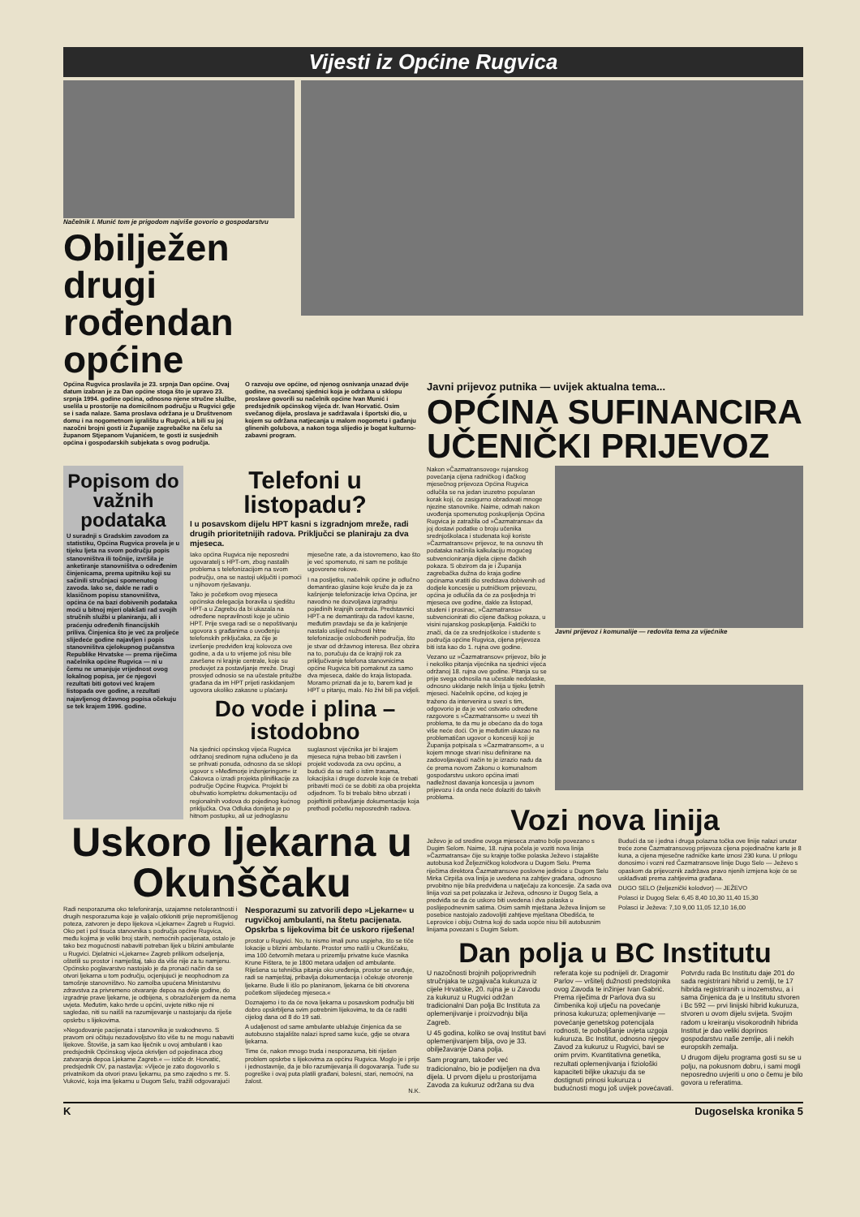Vijesti iz Općine Rugvica
Načelnik I. Munić tom je prigodom najviše govorio o gospodarstvu
Obilježen drugi rođendan općine
Općina Rugvica proslavila je 23. srpnja Dan općine. Ovaj datum izabran je za Dan općine stoga što je upravo 23. srpnja 1994. godine općina, odnosno njene stručne službe, uselila u prostorije na domicilnom području u Rugvici gdje se i sada nalaze. Sama proslava održana je u Društvenom domu i na nogometnom igralištu u Rugvici, a bili su joj nazočni brojni gosti iz Županije zagrebačke na čelu sa županom Stjepanom Vujanićem, te gosti iz susjednih općina i gospodarskih subjekata s ovog područja.
O razvoju ove općine, od njenog osnivanja unazad dvije godine, na svečanoj sjednici koja je održana u sklopu proslave govorili su načelnik općine Ivan Munić i predsjednik općinskog vijeća dr. Ivan Horvatić. Osim svečanog dijela, proslava je sadržavala i športski dio, u kojem su održana natjecanja u malom nogometu i gađanju glinenih golubova, a nakon toga slijedio je bogat kulturno-zabavni program.
Javni prijevoz putnika — uvijek aktualna tema...
OPĆINA SUFINANCIRA UČENIČKI PRIJEVOZ
Popisom do važnih podataka
U suradnji s Gradskim zavodom za statistiku, Općina Rugvica provela je u tijeku ljeta na svom području popis stanovništva ili točnije, izvršila je anketiranje stanovništva o određenim činjenicama, prema upitniku koji su sačinili stručnjaci spomenutog zavoda. Iako se, dakle ne radi o klasičnom popisu stanovništva, općina će na bazi dobivenih podataka moći u bitnoj mjeri olakšati rad svojih stručnih službi u planiranju, ali i praćenju određenih financijskih priliva. Činjenica što je već za proljeće slijedeće godine najavljen i popis stanovništva cjelokupnog pučanstva Republike Hrvatske — prema riječima načelnika općine Rugvica — ni u čemu ne umanjuje vrijednost ovog lokalnog popisa, jer će njegovi rezultati biti gotovi već krajem listopada ove godine, a rezultati najavljenog državnog popisa očekuju se tek krajem 1996. godine.
Telefoni u listopadu?
I u posavskom dijelu HPT kasni s izgradnjom mreže, radi drugih prioritetnijih radova. Priključci se planiraju za dva mjeseca.
Iako općina Rugvica nije neposredni ugovaratelj s HPT-om, zbog nastalih problema s telefonizacijom na svom području, ona se nastoji uključiti i pomoći u njihovom rješavanju.
Tako je početkom ovog mjeseca općinska delegacija boravila u sjedištu HPT-a u Zagrebu da bi ukazala na određene nepravilnosti koje je učinio HPT. Prije svega radi se o nepoštivanju ugovora s građanima o uvođenju telefonskih priključaka, za čije je izvršenje predviđen kraj kolovoza ove godine, a da u to vrijeme još nisu bile završene ni krajnje centrale, koje su preduvjet za postavljanje mreže. Drugi prosvjed odnosio se na učestale pritužbe građana da im HPT prijeti raskidanjem ugovora ukoliko zakasne u plaćanju mjesečne rate, a da istovremeno, kao što je već spomenuto, ni sam ne poštuje ugovorene rokove.
I na posljetku, načelnik općine je odlučno demantirao glasine koje kruže da je za kašnjenje telefonizacije kriva Općina, jer navodno ne dozvoljava izgradnju pojedinih krajnjih centrala. Predstavnici HPT-a ne demantiraju da radovi kasne, međutim pravdaju se da je kašnjenje nastalo uslijed nužnosti hitne telefonizacije oslobođenih područja, što je stvar od državnog interesa. Bez obzira na to, poručuju da će krajnji rok za priključivanje telefona stanovnicima općine Rugvica biti pomaknut za samo dva mjeseca, dakle do kraja listopada. Moramo priznati da je to, barem kad je HPT u pitanju, malo. No živi bili pa vidjeli.
Do vode i plina – istodobno
Na sjednici općinskog vijeća Rugvica održanoj sredinom rujna odlučeno je da se prihvati ponuda, odnosno da se sklopi ugovor s »Međimorje inženjeringom« iz Čakovca o izradi projekta plinifikacije za područje Općine Rugvica. Projekt bi obuhvatio kompletnu dokumentaciju od regionalnih vodova do pojedinog kućnog priključka. Ova Odluka donijeta je po hitnom postupku, ali uz jednoglasnu suglasnost vijećnika jer bi krajem mjeseca rujna trebao biti završen i projekt vodovoda za ovu općinu, a budući da se radi o istim trasama, lokacijska i druge dozvole koje će trebati pribaviti moći će se dobiti za oba projekta odjednom. To bi trebalo bitno ubrzati i pojeftiniti pribavljanje dokumentacije koja prethodi početku neposrednih radova.
Uskoro ljekarna u Okunščaku
Radi nesporazuma oko telefoniranja, uzajamne netolerantnosti i drugih nesporazuma koje je valjalo otkloniti prije nepromišljenog poteza, zatvoren je depo lijekova »Ljekarne« Zagreb u Rugvici. Oko pet i pol tisuća stanovnika s područja općine Rugvica, među kojima je veliki broj starih, nemoćnih pacijenata, ostalo je tako bez mogućnosti nabaviti potreban lijek u blizini ambulante u Rugvici. Djelatnici »Ljekarne« Zagreb prilikom odseljenja, oštetili su prostor i namještaj, tako da više nije za tu namjenu. Općinsko poglavarstvo nastojalo je da pronaći način da se otvori ljekarna u tom području, ocjenjujući je neophodnom za tamošnje stanovništvo. No zamolba upućena Ministarstvu zdravstva za privremeno otvaranje depoa na dvije godine, do izgradnje prave ljekarne, je odbijena, s obrazloženjem da nema uvjeta. Međutim, kako tvrde u općini, uvjete nitko nije ni sagledao, niti su naišli na razumijevanje u nastojanju da riješe opskrbu s lijekovima.
»Negodovanje pacijenata i stanovnika je svakodnevno. S pravom oni očituju nezadovoljstvo što više tu ne mogu nabaviti lijekove. Štoviše, ja sam kao liječnik u ovoj ambulanti i kao predsjednik Općinskog vijeća okrivljen od pojedinaca zbog zatvaranja depoa Ljekarne Zagreb.« — ističe dr. Horvatić, predsjednik OV, pa nastavlja: »Vijeće je zato dogovorilo s privatnikom da otvori pravu ljekarnu, pa smo zajedno s mr. S. Vuković, koja ima ljekarnu u Dugom Selu, tražili odgovarajući
Nesporazumi su zatvorili depo »Ljekarne« u rugvičkoj ambulanti, na štetu pacijenata. Opskrba s lijekovima bit će uskoro riješena!
prostor u Rugvici. No, tu nismo imali puno uspjeha, što se tiče lokacije u blizini ambulante. Prostor smo našli u Okunščaku, ima 100 četvornih metara u prizemlju privatne kuće vlasnika Krune Fištera, te je 1800 metara udaljen od ambulante. Riješena su tehnička pitanja oko uređenja, prostor se uređuje, radi se namještaj, pribavlja dokumentacija i očekuje otvorenje ljekarne. Bude li išlo po planiranom, ljekarna će biti otvorena početkom slijedećeg mjeseca.«
Doznajemo i to da će nova ljekarna u posavskom području biti dobro opskrbljena svim potrebnim lijekovima, te da će raditi cijelog dana od 8 do 19 sati.
A udaljenost od same ambulante ublažuje činjenica da se autobusno stajalište nalazi ispred same kuće, gdje se otvara ljekarna.
Time će, nakon mnogo truda i nesporazuma, biti riješen problem opskrbe s lijekovima za općinu Rugvica. Moglo je i prije i jednostavnije, da je bilo razumijevanja ili dogovaranja. Tuđe su pogreške i ovaj puta platili građani, bolesni, stari, nemoćni, na žalost.
N.K.
Nakon »Čazmatransovog« rujanskog povećanja cijena radničkog i đačkog mjesečnog prijevoza Općina Rugvica odlučila se na jedan izuzetno popularan korak koji, će zasigurno obradovati mnoge njezine stanovnike. Naime, odmah nakon uvođenja spomenutog poskupljenja Općina Rugvica je zatražila od »Čazmatransa« da joj dostavi podatke o broju učenika srednjoškolaca i studenata koji koriste »Čazmatransov« prijevoz, te na osnovu tih podataka načinila kalkulaciju mogućeg subvencioniranja dijela cijene đačkih pokaza. S obzirom da je i Županija zagrebačka dužna do kraja godine općinama vratiti dio sredstava dobivenih od dodjele koncesije u putničkom prijevozu, općina je odlučila da će za posljednja tri mjeseca ove godine, dakle za listopad, studeni i prosinac, »Čazmatransu« subvencionirati dio cijene đačkog pokaza, u visini rujanskog poskupljenja. Faktički to znači, da će za srednjoškolce i studente s područja općine Rugvica, cijena prijevoza biti ista kao do 1. rujna ove godine.
Vezano uz »Čazmatransov« prijevoz, bilo je i nekoliko pitanja vijećnika na sjednici vijeća održanoj 18. rujna ove godine. Pitanja su se prije svega odnosila na učestale nedolaske, odnosno ukidanje nekih linija u tijeku ljetnih mjeseci. Načelnik općine, od kojeg je traženo da intervenira u svezi s tim, odgovorio je da je već ostvario određene razgovore s »Čazmatransom« u svezi tih problema, te da mu je obećano da do toga više neće doći. On je međutim ukazao na problematičan ugovor o koncesiji koji je Županija potpisala s »Čazmatransom«, a u kojem mnoge stvari nisu definirane na zadovoljavajući način te je izrazio nadu da će prema novom Zakonu o komunalnom gospodarstvu uskoro općina imati nadležnost davanja koncesija u javnom prijevozu i da onda neće dolaziti do takvih problema.
Javni prijevoz i komunalije — redovita tema za vijećnike
Vozi nova linija
Ježevo je od sredine ovoga mjeseca znatno bolje povezano s Dugim Selom. Naime, 18. rujna počela je voziti nova linija »Čazmatransa« čije su krajnje točke polaska Ježevo i stajalište autobusa kod Željezničkog kolodvora u Dugom Selu. Prema riječima direktora Čazmatransove poslovne jedinice u Dugom Selu Mirka Cirpiša ova linija je uvedena na zahtjev građana, odnosno prvobitno nije bila predviđena u natječaju za koncesije. Za sada ova linija vozi sa pet polazaka iz Ježeva, odnosno iz Dugog Sela, a predviđa se da će uskoro biti uvedena i dva polaska u poslijepodnevnim satima. Osim samih mještana Ježeva linijom se posebice nastojalo zadovoljiti zahtjeve mještana Obedišća, te Leprovice i obiju Ostrna koji do sada uopće nisu bili autobusnim linijama povezani s Dugim Selom.
Budući da se i jedna i druga polazna točka ove linije nalazi unutar treće zone Čazmatransovog prijevoza cijena pojedinačne karte je 8 kuna, a cijena mjesečne radničke karte iznosi 230 kuna. U prilogu donosimo i vozni red Čazmatransove linije Dugo Selo — Ježevo s opaskom da prijevoznik zadržava pravo njenih izmjena koje će se usklađivati prema zahtjevima građana.
DUGO SELO (željeznički kolodvor) — JEŽEVO
Polasci iz Dugog Sela: 6,45 8,40 10,30 11,40 15,30
Polasci iz Ježeva: 7,10 9,00 11,05 12,10 16,00
Dan polja u BC Institutu
U nazočnosti brojnih poljoprivrednih stručnjaka te uzgajivača kukuruza iz cijele Hrvatske, 20. rujna je u Zavodu za kukuruz u Rugvici održan tradicionalni Dan polja Bc Instituta za oplemenjivanje i proizvodnju bilja Zagreb.
U 45 godina, koliko se ovaj Institut bavi oplemenjivanjem bilja, ovo je 33. obilježavanje Dana polja.
Sam program, također već tradicionalno, bio je podijeljen na dva dijela. U prvom dijelu u prostorijama Zavoda za kukuruz održana su dva referata koje su podnijeli dr. Dragomir Parlov — vršitelj dužnosti predstojnika ovog Zavoda te inžinjer Ivan Gabrić. Prema riječima dr Parlova dva su čimbenika koji utječu na povećanje prinosa kukuruza; oplemenjivanje — povećanje genetskog potencijala rodnosti, te poboljšanje uvjeta uzgoja kukuruza. Bc Institut, odnosno njegov Zavod za kukuruz u Rugvici, bavi se onim prvim. Kvantitativna genetika, rezultati oplemenjivanja i fiziološki kapaciteti biljke ukazuju da se dostignuti prinosi kukuruza u budućnosti mogu još uvijek povećavati. Potvrdu rada Bc Institutu daje 201 do sada registrirani hibrid u zemlji, te 17 hibrida registriranih u inozemstvu, a i sama činjenica da je u Institutu stvoren i Bc 592 — prvi linijski hibrid kukuruza, stvoren u ovom dijelu svijeta. Svojim radom u kreiranju visokorodnih hibrida Institut je dao veliki doprinos gospodarstvu naše zemlje, ali i nekih europskih zemalja.
U drugom dijelu programa gosti su se u polju, na pokusnom dobru, i sami mogli neposredno uvjeriti u ono o čemu je bilo govora u referatima.
K Dugoselska kronika 5